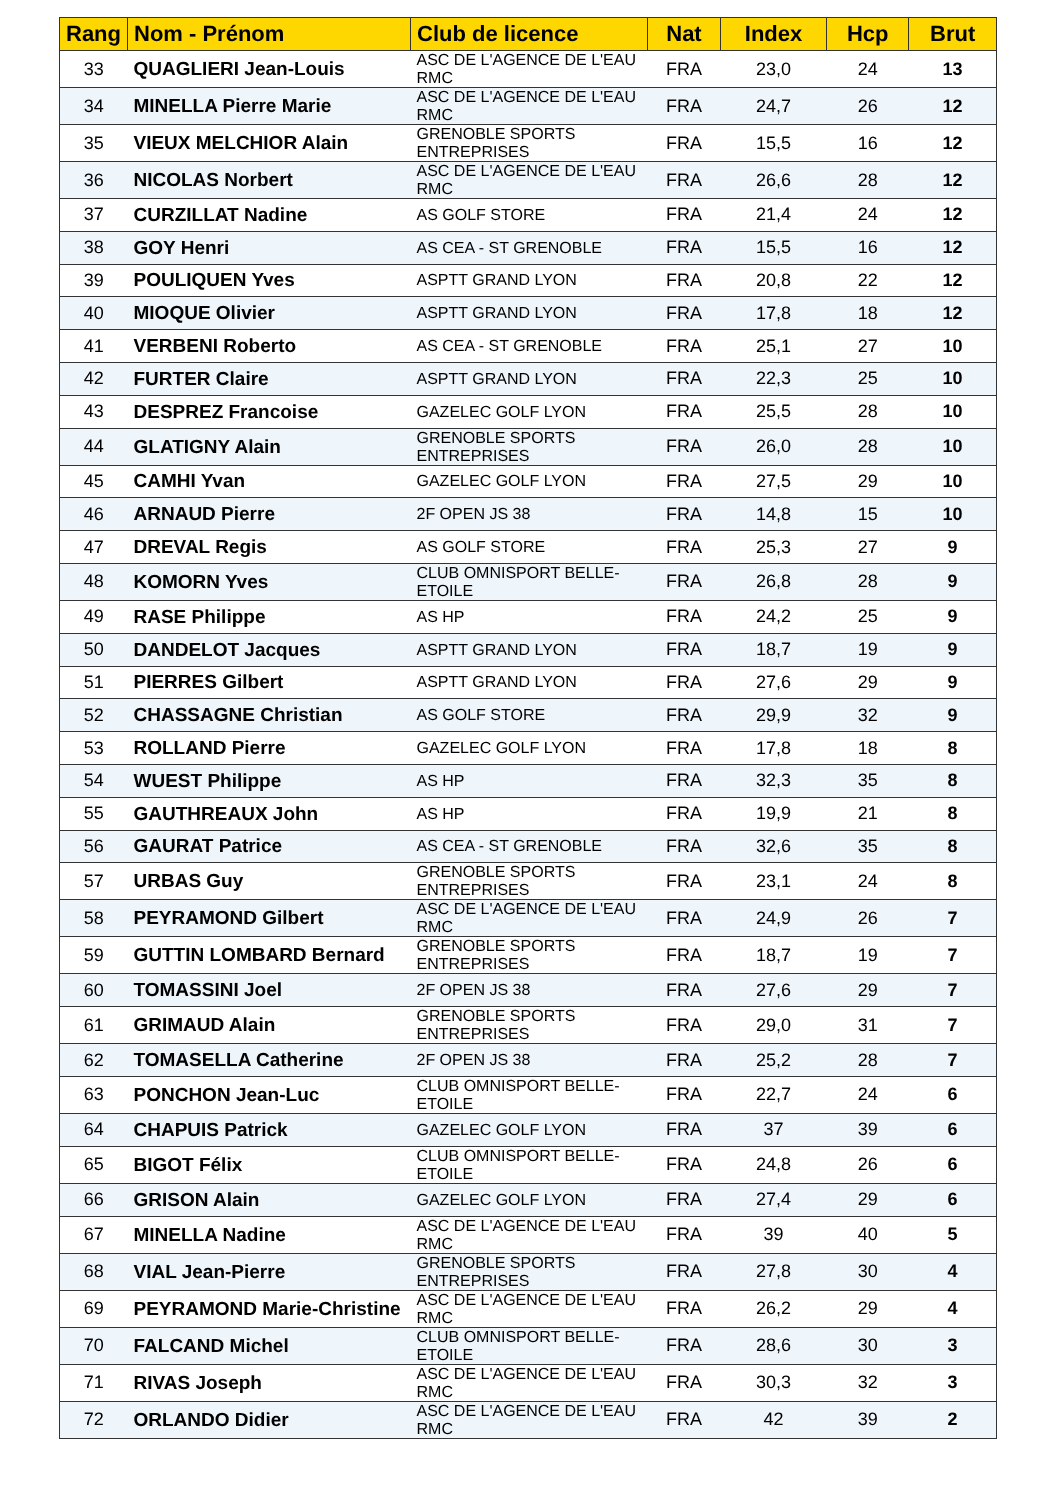| Rang | Nom - Prénom | Club de licence | Nat | Index | Hcp | Brut |
| --- | --- | --- | --- | --- | --- | --- |
| 33 | QUAGLIERI Jean-Louis | ASC DE L'AGENCE DE L'EAU RMC | FRA | 23,0 | 24 | 13 |
| 34 | MINELLA Pierre Marie | ASC DE L'AGENCE DE L'EAU RMC | FRA | 24,7 | 26 | 12 |
| 35 | VIEUX MELCHIOR Alain | GRENOBLE SPORTS ENTREPRISES | FRA | 15,5 | 16 | 12 |
| 36 | NICOLAS Norbert | ASC DE L'AGENCE DE L'EAU RMC | FRA | 26,6 | 28 | 12 |
| 37 | CURZILLAT Nadine | AS GOLF STORE | FRA | 21,4 | 24 | 12 |
| 38 | GOY Henri | AS CEA - ST GRENOBLE | FRA | 15,5 | 16 | 12 |
| 39 | POULIQUEN Yves | ASPTT GRAND LYON | FRA | 20,8 | 22 | 12 |
| 40 | MIOQUE Olivier | ASPTT GRAND LYON | FRA | 17,8 | 18 | 12 |
| 41 | VERBENI Roberto | AS CEA - ST GRENOBLE | FRA | 25,1 | 27 | 10 |
| 42 | FURTER Claire | ASPTT GRAND LYON | FRA | 22,3 | 25 | 10 |
| 43 | DESPREZ Francoise | GAZELEC GOLF LYON | FRA | 25,5 | 28 | 10 |
| 44 | GLATIGNY Alain | GRENOBLE SPORTS ENTREPRISES | FRA | 26,0 | 28 | 10 |
| 45 | CAMHI Yvan | GAZELEC GOLF LYON | FRA | 27,5 | 29 | 10 |
| 46 | ARNAUD Pierre | 2F OPEN JS 38 | FRA | 14,8 | 15 | 10 |
| 47 | DREVAL Regis | AS GOLF STORE | FRA | 25,3 | 27 | 9 |
| 48 | KOMORN Yves | CLUB OMNISPORT BELLE-ETOILE | FRA | 26,8 | 28 | 9 |
| 49 | RASE Philippe | AS HP | FRA | 24,2 | 25 | 9 |
| 50 | DANDELOT Jacques | ASPTT GRAND LYON | FRA | 18,7 | 19 | 9 |
| 51 | PIERRES Gilbert | ASPTT GRAND LYON | FRA | 27,6 | 29 | 9 |
| 52 | CHASSAGNE Christian | AS GOLF STORE | FRA | 29,9 | 32 | 9 |
| 53 | ROLLAND Pierre | GAZELEC GOLF LYON | FRA | 17,8 | 18 | 8 |
| 54 | WUEST Philippe | AS HP | FRA | 32,3 | 35 | 8 |
| 55 | GAUTHREAUX John | AS HP | FRA | 19,9 | 21 | 8 |
| 56 | GAURAT Patrice | AS CEA - ST GRENOBLE | FRA | 32,6 | 35 | 8 |
| 57 | URBAS Guy | GRENOBLE SPORTS ENTREPRISES | FRA | 23,1 | 24 | 8 |
| 58 | PEYRAMOND Gilbert | ASC DE L'AGENCE DE L'EAU RMC | FRA | 24,9 | 26 | 7 |
| 59 | GUTTIN LOMBARD Bernard | GRENOBLE SPORTS ENTREPRISES | FRA | 18,7 | 19 | 7 |
| 60 | TOMASSINI Joel | 2F OPEN JS 38 | FRA | 27,6 | 29 | 7 |
| 61 | GRIMAUD Alain | GRENOBLE SPORTS ENTREPRISES | FRA | 29,0 | 31 | 7 |
| 62 | TOMASELLA Catherine | 2F OPEN JS 38 | FRA | 25,2 | 28 | 7 |
| 63 | PONCHON Jean-Luc | CLUB OMNISPORT BELLE-ETOILE | FRA | 22,7 | 24 | 6 |
| 64 | CHAPUIS Patrick | GAZELEC GOLF LYON | FRA | 37 | 39 | 6 |
| 65 | BIGOT Félix | CLUB OMNISPORT BELLE-ETOILE | FRA | 24,8 | 26 | 6 |
| 66 | GRISON Alain | GAZELEC GOLF LYON | FRA | 27,4 | 29 | 6 |
| 67 | MINELLA Nadine | ASC DE L'AGENCE DE L'EAU RMC | FRA | 39 | 40 | 5 |
| 68 | VIAL Jean-Pierre | GRENOBLE SPORTS ENTREPRISES | FRA | 27,8 | 30 | 4 |
| 69 | PEYRAMOND Marie-Christine | ASC DE L'AGENCE DE L'EAU RMC | FRA | 26,2 | 29 | 4 |
| 70 | FALCAND Michel | CLUB OMNISPORT BELLE-ETOILE | FRA | 28,6 | 30 | 3 |
| 71 | RIVAS Joseph | ASC DE L'AGENCE DE L'EAU RMC | FRA | 30,3 | 32 | 3 |
| 72 | ORLANDO Didier | ASC DE L'AGENCE DE L'EAU RMC | FRA | 42 | 39 | 2 |